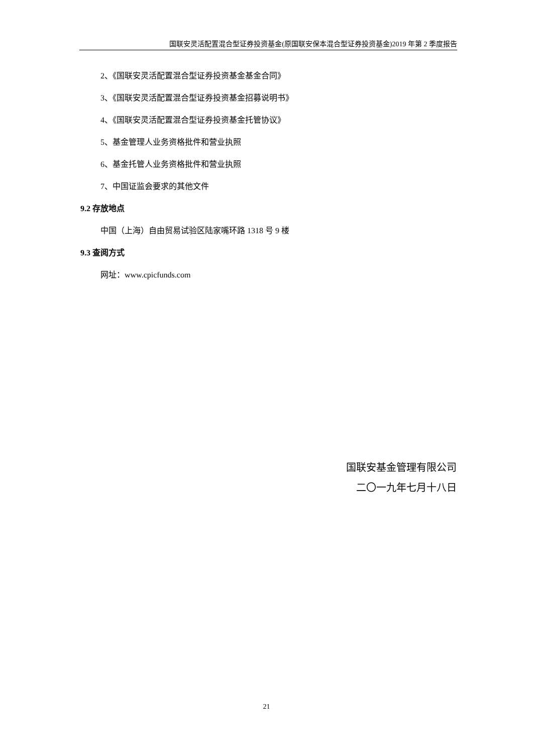国联安灵活配置混合型证券投资基金(原国联安保本混合型证券投资基金)2019 年第 2 季度报告
2、《国联安灵活配置混合型证券投资基金基金合同》
3、《国联安灵活配置混合型证券投资基金招募说明书》
4、《国联安灵活配置混合型证券投资基金托管协议》
5、基金管理人业务资格批件和营业执照
6、基金托管人业务资格批件和营业执照
7、中国证监会要求的其他文件
9.2 存放地点
中国（上海）自由贸易试验区陆家嘴环路 1318 号 9 楼
9.3 查阅方式
网址：www.cpicfunds.com
国联安基金管理有限公司
二〇一九年七月十八日
21